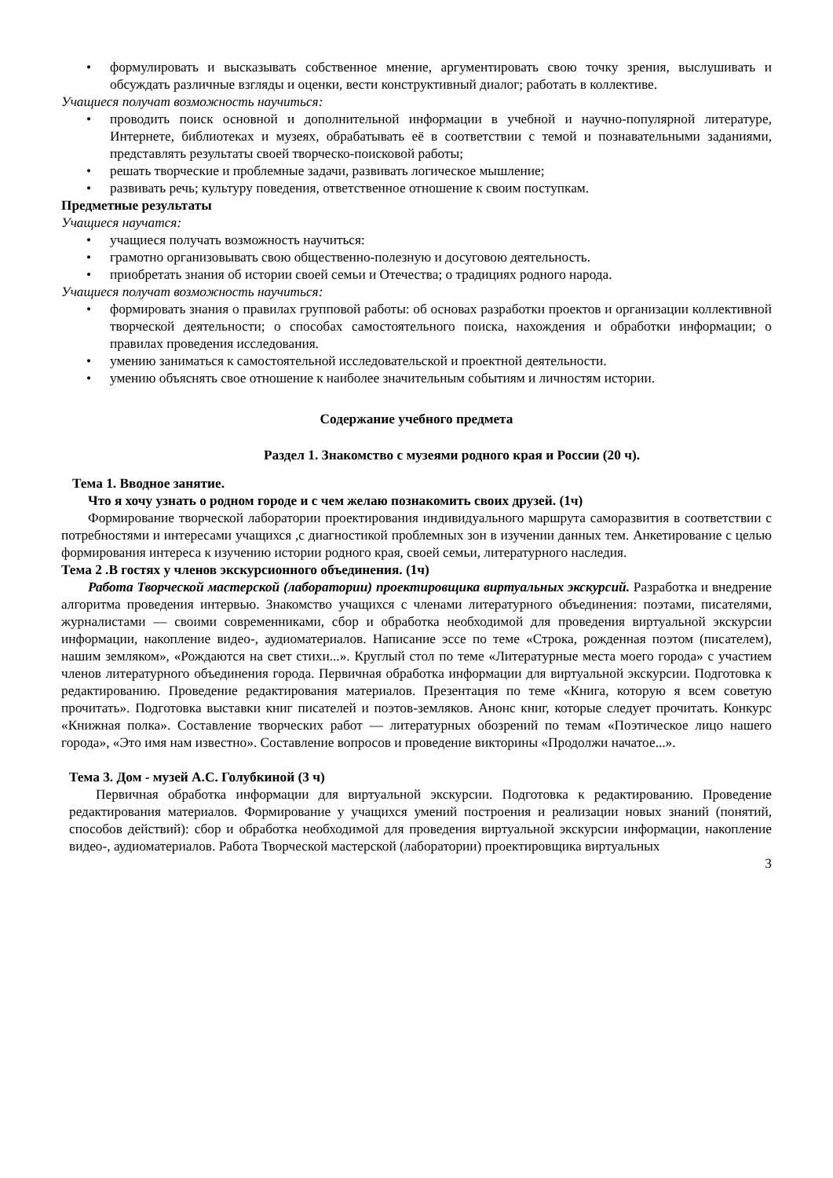• формулировать и высказывать собственное мнение, аргументировать свою точку зрения, выслушивать и обсуждать различные взгляды и оценки, вести конструктивный диалог; работать в коллективе.
Учащиеся получат возможность научиться:
• проводить поиск основной и дополнительной информации в учебной и научно-популярной литературе, Интернете, библиотеках и музеях, обрабатывать её в соответствии с темой и познавательными заданиями, представлять результаты своей творческо-поисковой работы;
• решать творческие и проблемные задачи, развивать логическое мышление;
• развивать речь; культуру поведения, ответственное отношение к своим поступкам.
Предметные результаты
Учащиеся научатся:
• учащиеся получать возможность научиться:
• грамотно организовывать свою общественно-полезную и досуговою деятельность.
• приобретать знания об истории своей семьи и Отечества; о традициях родного народа.
Учащиеся получат возможность научиться:
• формировать знания о правилах групповой работы: об основах разработки проектов и организации коллективной творческой деятельности; о способах самостоятельного поиска, нахождения и обработки информации; о правилах проведения исследования.
• умению заниматься к самостоятельной исследовательской и проектной деятельности.
• умению объяснять свое отношение к наиболее значительным событиям и личностям истории.
Содержание учебного предмета
Раздел 1. Знакомство с музеями родного края и России (20 ч).
Тема 1. Вводное занятие.
Что я хочу узнать о родном городе и с чем желаю познакомить своих друзей. (1ч)
Формирование творческой лаборатории проектирования индивидуального маршрута саморазвития в соответствии с потребностями и интересами учащихся ,с диагностикой проблемных зон в изучении данных тем. Анкетирование с целью формирования интереса к изучению истории родного края, своей семьи, литературного наследия.
Тема 2 .В гостях у членов экскурсионного объединения. (1ч)
Работа Творческой мастерской (лаборатории) проектировщика виртуальных экскурсий. Разработка и внедрение алгоритма проведения интервью. Знакомство учащихся с членами литературного объединения: поэтами, писателями, журналистами — своими современниками, сбор и обработка необходимой для проведения виртуальной экскурсии информации, накопление видео-, аудиоматериалов. Написание эссе по теме «Строка, рожденная поэтом (писателем), нашим земляком», «Рождаются на свет стихи...». Круглый стол по теме «Литературные места моего города» с участием членов литературного объединения города. Первичная обработка информации для виртуальной экскурсии. Подготовка к редактированию. Проведение редактирования материалов. Презентация по теме «Книга, которую я всем советую прочитать». Подготовка выставки книг писателей и поэтов-земляков. Анонс книг, которые следует прочитать. Конкурс «Книжная полка». Составление творческих работ — литературных обозрений по темам «Поэтическое лицо нашего города», «Это имя нам известно». Составление вопросов и проведение викторины «Продолжи начатое...».
Тема 3. Дом - музей А.С. Голубкиной (3 ч)
Первичная обработка информации для виртуальной экскурсии. Подготовка к редактированию. Проведение редактирования материалов. Формирование у учащихся умений построения и реализации новых знаний (понятий, способов действий): сбор и обработка необходимой для проведения виртуальной экскурсии информации, накопление видео-, аудиоматериалов. Работа Творческой мастерской (лаборатории) проектировщика виртуальных
3